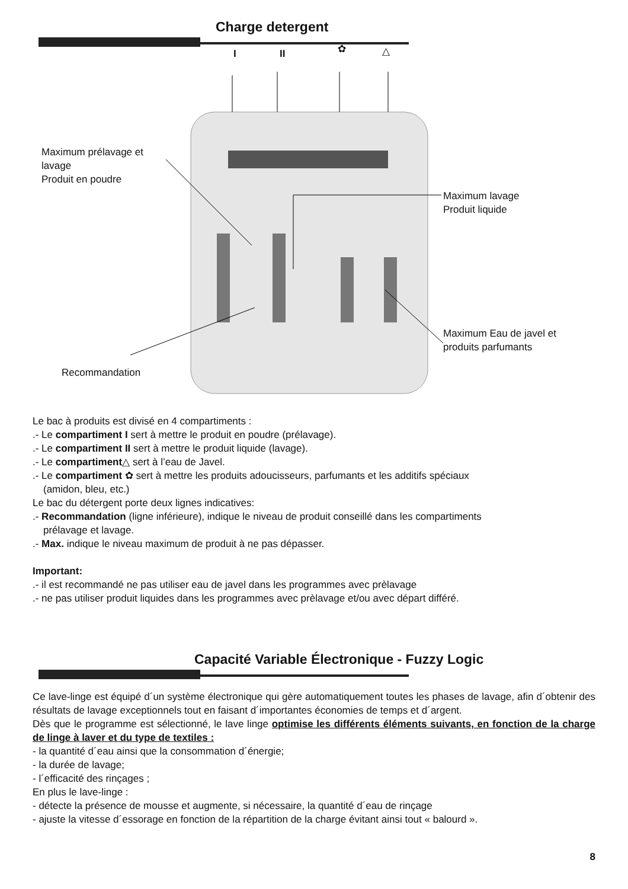Charge detergent
I II ✿ △
Maximum prélavage et
lavage
Produit en poudre
Maximum lavage
Produit liquide
Maximum Eau de javel et
produits parfumants
Recommandation
Le bac à produits est divisé en 4 compartiments :
.- Le compartiment I sert à mettre le produit en poudre (prélavage).
.- Le compartiment II sert à mettre le produit liquide (lavage).
.- Le compartiment△ sert à l’eau de Javel.
.- Le compartiment ✿ sert à mettre les produits adoucisseurs, parfumants et les additifs spéciaux
(amidon, bleu, etc.)
Le bac du détergent porte deux lignes indicatives:
.- Recommandation (ligne inférieure), indique le niveau de produit conseillé dans les compartiments
prélavage et lavage.
.- Max. indique le niveau maximum de produit à ne pas dépasser.
Important:
.- il est recommandé ne pas utiliser eau de javel dans les programmes avec prèlavage
.- ne pas utiliser produit liquides dans les programmes avec prèlavage et/ou avec départ différé.
Capacité Variable Électronique - Fuzzy Logic
Ce lave-linge est équipé d´un système électronique qui gère automatiquement toutes les phases de lavage, afin d´obtenir des résultats de lavage exceptionnels tout en faisant d´importantes économies de temps et d´argent.
Dès que le programme est sélectionné, le lave linge optimise les différents éléments suivants, en fonction de la charge de linge à laver et du type de textiles :
- la quantité d´eau ainsi que la consommation d´énergie;
- la durée de lavage;
- l´efficacité des rinçages ;
En plus le lave-linge :
- détecte la présence de mousse et augmente, si nécessaire, la quantité d´eau de rinçage
- ajuste la vitesse d´essorage en fonction de la répartition de la charge évitant ainsi tout « balourd ».
8